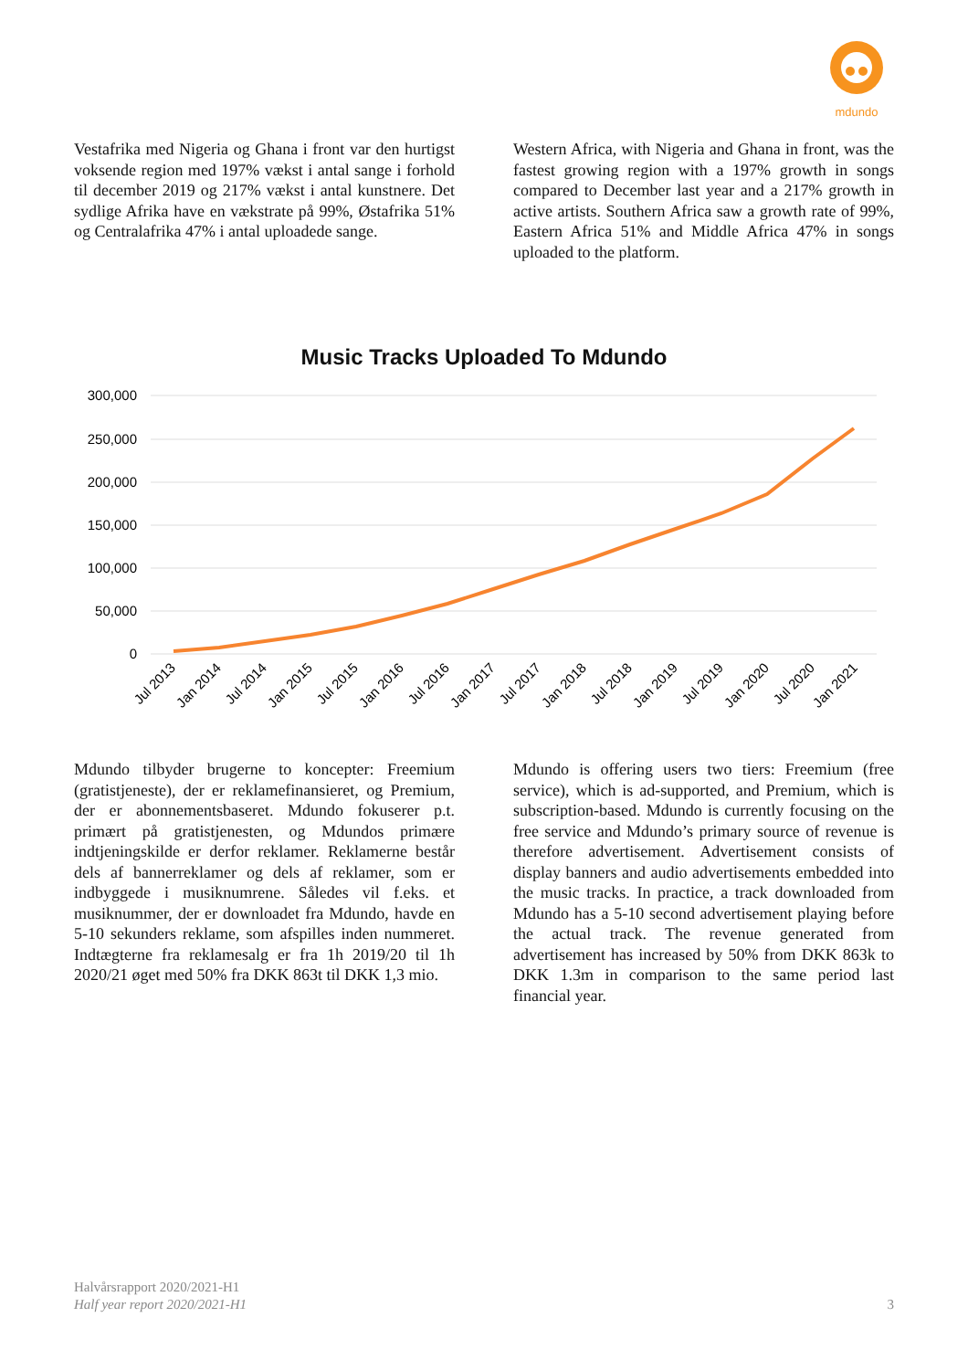mdundo
Vestafrika med Nigeria og Ghana i front var den hurtigst voksende region med 197% vækst i antal sange i forhold til december 2019 og 217% vækst i antal kunstnere. Det sydlige Afrika have en vækstrate på 99%, Østafrika 51% og Centralafrika 47% i antal uploadede sange.
Western Africa, with Nigeria and Ghana in front, was the fastest growing region with a 197% growth in songs compared to December last year and a 217% growth in active artists. Southern Africa saw a growth rate of 99%, Eastern Africa 51% and Middle Africa 47% in songs uploaded to the platform.
Music Tracks Uploaded To Mdundo
300,000
250,000
200,000
150,000
100,000
50,000
0
Jul 2013
Jan 2014
Jul 2014
Jan 2015
Jul 2015
Jan 2016
Jul 2016
Jan 2017
Jul 2017
Jan 2018
Jul 2018
Jan 2019
Jul 2019
Jan 2020
Jul 2020
Jan 2021
Mdundo tilbyder brugerne to koncepter: Freemium (gratistjeneste), der er reklamefinansieret, og Premium, der er abonnementsbaseret. Mdundo fokuserer p.t. primært på gratistjenesten, og Mdundos primære indtjeningskilde er derfor reklamer. Reklamerne består dels af bannerreklamer og dels af reklamer, som er indbyggede i musiknumrene. Således vil f.eks. et musiknummer, der er downloadet fra Mdundo, havde en 5-10 sekunders reklame, som afspilles inden nummeret. Indtægterne fra reklamesalg er fra 1h 2019/20 til 1h 2020/21 øget med 50% fra DKK 863t til DKK 1,3 mio.
Mdundo is offering users two tiers: Freemium (free service), which is ad-supported, and Premium, which is subscription-based. Mdundo is currently focusing on the free service and Mdundo’s primary source of revenue is therefore advertisement. Advertisement consists of display banners and audio advertisements embedded into the music tracks. In practice, a track downloaded from Mdundo has a 5-10 second advertisement playing before the actual track. The revenue generated from advertisement has increased by 50% from DKK 863k to DKK 1.3m in comparison to the same period last financial year.
Halvårsrapport 2020/2021-H1
Half year report 2020/2021-H1
3